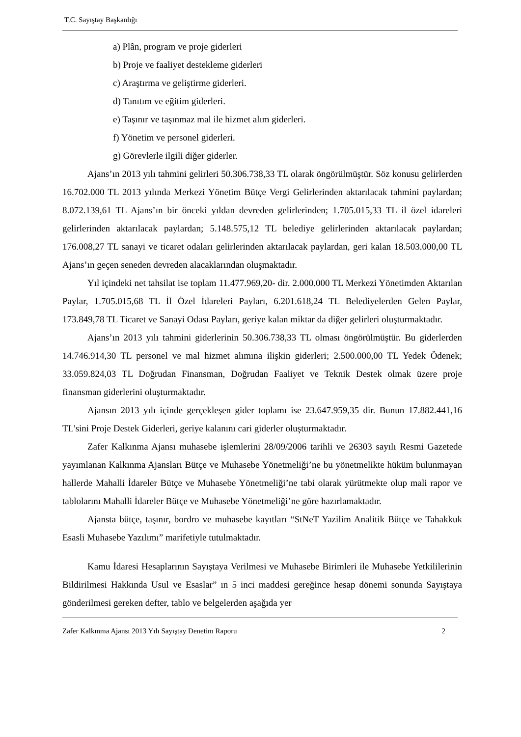T.C. Sayıştay Başkanlığı
a) Plân, program ve proje giderleri
b) Proje ve faaliyet destekleme giderleri
c) Araştırma ve geliştirme giderleri.
d) Tanıtım ve eğitim giderleri.
e) Taşınır ve taşınmaz mal ile hizmet alım giderleri.
f) Yönetim ve personel giderleri.
g) Görevlerle ilgili diğer giderler.
Ajans’ın 2013 yılı tahmini gelirleri 50.306.738,33 TL olarak öngörülmüştür. Söz konusu gelirlerden 16.702.000 TL 2013 yılında Merkezi Yönetim Bütçe Vergi Gelirlerinden aktarılacak tahmini paylardan; 8.072.139,61 TL Ajans’ın bir önceki yıldan devreden gelirlerinden; 1.705.015,33 TL il özel idareleri gelirlerinden aktarılacak paylardan; 5.148.575,12 TL belediye gelirlerinden aktarılacak paylardan; 176.008,27 TL sanayi ve ticaret odaları gelirlerinden aktarılacak paylardan, geri kalan 18.503.000,00 TL Ajans’ın geçen seneden devreden alacaklarından oluşmaktadır.
Yıl içindeki net tahsilat ise toplam 11.477.969,20- dir. 2.000.000 TL Merkezi Yönetimden Aktarılan Paylar, 1.705.015,68 TL İl Özel İdareleri Payları, 6.201.618,24 TL Belediyelerden Gelen Paylar, 173.849,78 TL Ticaret ve Sanayi Odası Payları, geriye kalan miktar da diğer gelirleri oluşturmaktadır.
Ajans’ın 2013 yılı tahmini giderlerinin 50.306.738,33 TL olması öngörülmüştür. Bu giderlerden 14.746.914,30 TL personel ve mal hizmet alımına ilişkin giderleri; 2.500.000,00 TL Yedek Ödenek; 33.059.824,03 TL Doğrudan Finansman, Doğrudan Faaliyet ve Teknik Destek olmak üzere proje finansman giderlerini oluşturmaktadır.
Ajansın 2013 yılı içinde gerçekleşen gider toplamı ise 23.647.959,35 dir. Bunun 17.882.441,16 TL'sini Proje Destek Giderleri, geriye kalanını cari giderler oluşturmaktadır.
Zafer Kalkınma Ajansı muhasebe işlemlerini 28/09/2006 tarihli ve 26303 sayılı Resmi Gazetede yayımlanan Kalkınma Ajansları Bütçe ve Muhasebe Yönetmeliği’ne bu yönetmelikte hüküm bulunmayan hallerde Mahalli İdareler Bütçe ve Muhasebe Yönetmeliği’ne tabi olarak yürütmekte olup mali rapor ve tablolarını Mahalli İdareler Bütçe ve Muhasebe Yönetmeliği’ne göre hazırlamaktadır.
Ajansta bütçe, taşınır, bordro ve muhasebe kayıtları “StNeT Yazilim Analitik Bütçe ve Tahakkuk Esasli Muhasebe Yazılımı” marifetiyle tutulmaktadır.
Kamu İdaresi Hesaplarının Sayıştaya Verilmesi ve Muhasebe Birimleri ile Muhasebe Yetkililerinin Bildirilmesi Hakkında Usul ve Esaslar” ın 5 inci maddesi gereğince hesap dönemi sonunda Sayıştaya gönderilmesi gereken defter, tablo ve belgelerden aşağıda yer
Zafer Kalkınma Ajansı 2013 Yılı Sayıştay Denetim Raporu 2